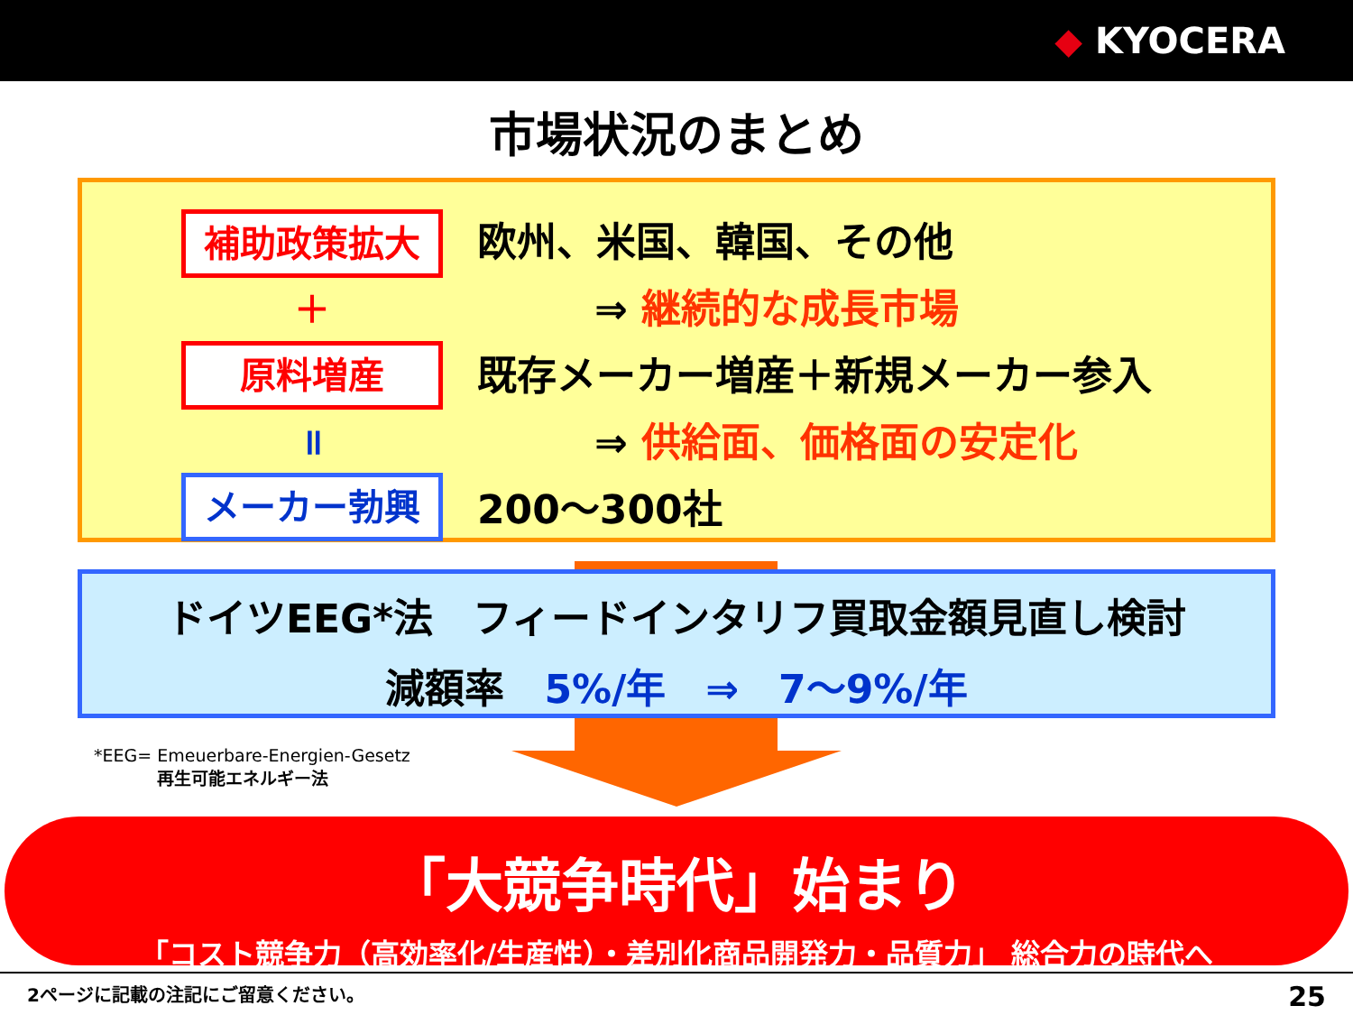◆ KYOCERA
市場状況のまとめ
補助政策拡大
＋
原料増産
॥
メーカー勃興
欧州、米国、韓国、その他
⇒ 継続的な成長市場
既存メーカー増産＋新規メーカー参入
⇒ 供給面、価格面の安定化
200～300社
ドイツEEG*法　フィードインタリフ買取金額見直し検討
減額率　5%/年　⇒　7～9%/年
*EEG= Emeuerbare-Energien-Gesetz
再生可能エネルギー法
「大競争時代」始まり
「コスト競争力（高効率化/生産性）・差別化商品開発力・品質力」 総合力の時代へ
2ページに記載の注記にご留意ください。 25